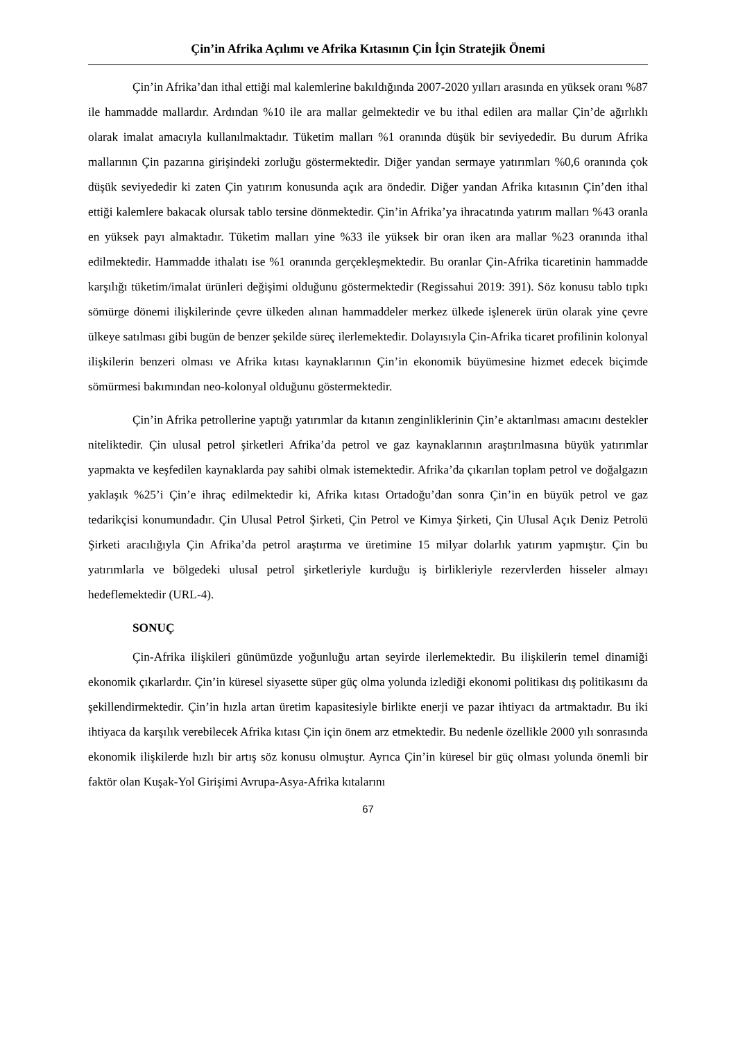Çin’in Afrika Açılımı ve Afrika Kıtasının Çin İçin Stratejik Önemi
Çin’in Afrika’dan ithal ettiği mal kalemlerine bakıldığında 2007-2020 yılları arasında en yüksek oranı %87 ile hammadde mallardır. Ardından %10 ile ara mallar gelmektedir ve bu ithal edilen ara mallar Çin’de ağırlıklı olarak imalat amacıyla kullanılmaktadır. Tüketim malları %1 oranında düşük bir seviyededir. Bu durum Afrika mallarının Çin pazarına girişindeki zorluğu göstermektedir. Diğer yandan sermaye yatırımları %0,6 oranında çok düşük seviyededir ki zaten Çin yatırım konusunda açık ara öndedir. Diğer yandan Afrika kıtasının Çin’den ithal ettiği kalemlere bakacak olursak tablo tersine dönmektedir. Çin’in Afrika’ya ihracatında yatırım malları %43 oranla en yüksek payı almaktadır. Tüketim malları yine %33 ile yüksek bir oran iken ara mallar %23 oranında ithal edilmektedir. Hammadde ithalatı ise %1 oranında gerçekleşmektedir. Bu oranlar Çin-Afrika ticaretinin hammadde karşılığı tüketim/imalat ürünleri değişimi olduğunu göstermektedir (Regissahui 2019: 391). Söz konusu tablo tıpkı sömürge dönemi ilişkilerinde çevre ülkeden alınan hammaddeler merkez ülkede işlenerek ürün olarak yine çevre ülkeye satılması gibi bugün de benzer şekilde süreç ilerlemektedir. Dolayısıyla Çin-Afrika ticaret profilinin kolonyal ilişkilerin benzeri olması ve Afrika kıtası kaynaklarının Çin’in ekonomik büyümesine hizmet edecek biçimde sömürmesi bakımından neo-kolonyal olduğunu göstermektedir.
Çin’in Afrika petrollerine yaptığı yatırımlar da kıtanın zenginliklerinin Çin’e aktarılması amacını destekler niteliktedir. Çin ulusal petrol şirketleri Afrika’da petrol ve gaz kaynaklarının araştırılmasına büyük yatırımlar yapmakta ve keşfedilen kaynaklarda pay sahibi olmak istemektedir. Afrika’da çıkarılan toplam petrol ve doğalgazın yaklaşık %25’i Çin’e ihraç edilmektedir ki, Afrika kıtası Ortadoğu’dan sonra Çin’in en büyük petrol ve gaz tedarikçisi konumundadır. Çin Ulusal Petrol Şirketi, Çin Petrol ve Kimya Şirketi, Çin Ulusal Açık Deniz Petrolü Şirketi aracılığıyla Çin Afrika’da petrol araştırma ve üretimine 15 milyar dolarlık yatırım yapmıştır. Çin bu yatırımlarla ve bölgedeki ulusal petrol şirketleriyle kurduğu iş birlikleriyle rezervlerden hisseler almayı hedeflemektedir (URL-4).
SONUÇ
Çin-Afrika ilişkileri günümüzde yoğunluğu artan seyirde ilerlemektedir. Bu ilişkilerin temel dinamiği ekonomik çıkarlardır. Çin’in küresel siyasette süper güç olma yolunda izlediği ekonomi politikası dış politikasını da şekillendirmektedir. Çin’in hızla artan üretim kapasitesiyle birlikte enerji ve pazar ihtiyacı da artmaktadır. Bu iki ihtiyaca da karşılık verebilecek Afrika kıtası Çin için önem arz etmektedir. Bu nedenle özellikle 2000 yılı sonrasında ekonomik ilişkilerde hızlı bir artış söz konusu olmuştur. Ayrıca Çin’in küresel bir güç olması yolunda önemli bir faktör olan Kuşak-Yol Girişimi Avrupa-Asya-Afrika kıtalarını
67